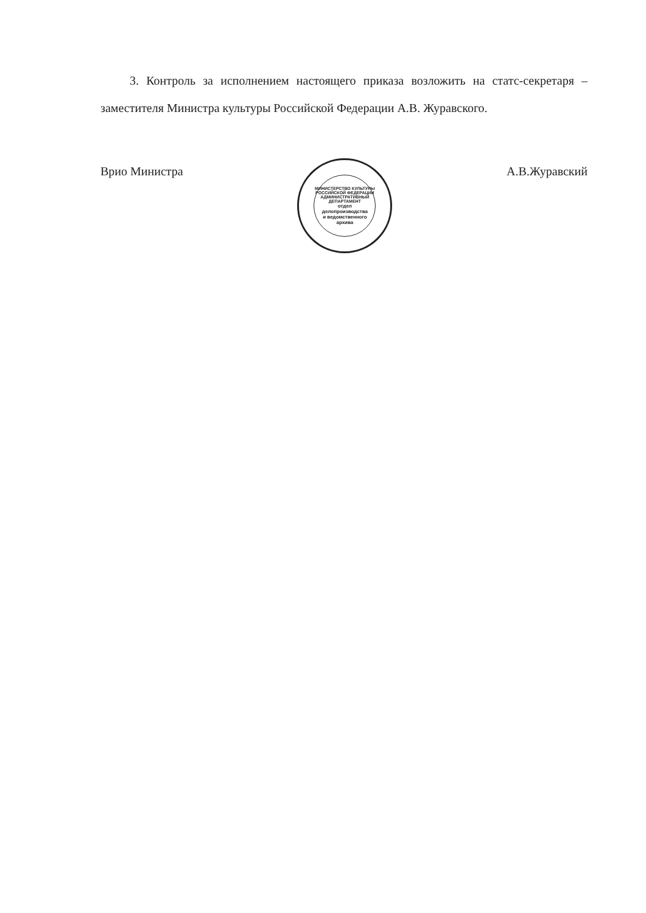3. Контроль за исполнением настоящего приказа возложить на статс-секретаря – заместителя Министра культуры Российской Федерации А.В. Журавского.
Врио Министра
МИНИСТЕРСТВО КУЛЬТУРЫ РОССИЙСКОЙ ФЕДЕРАЦИИ АДМИНИСТРАТИВНЫЙ ДЕПАРТАМЕНТ
отдел
делопроизводства
и ведомственного
архива
А.В.Журавский